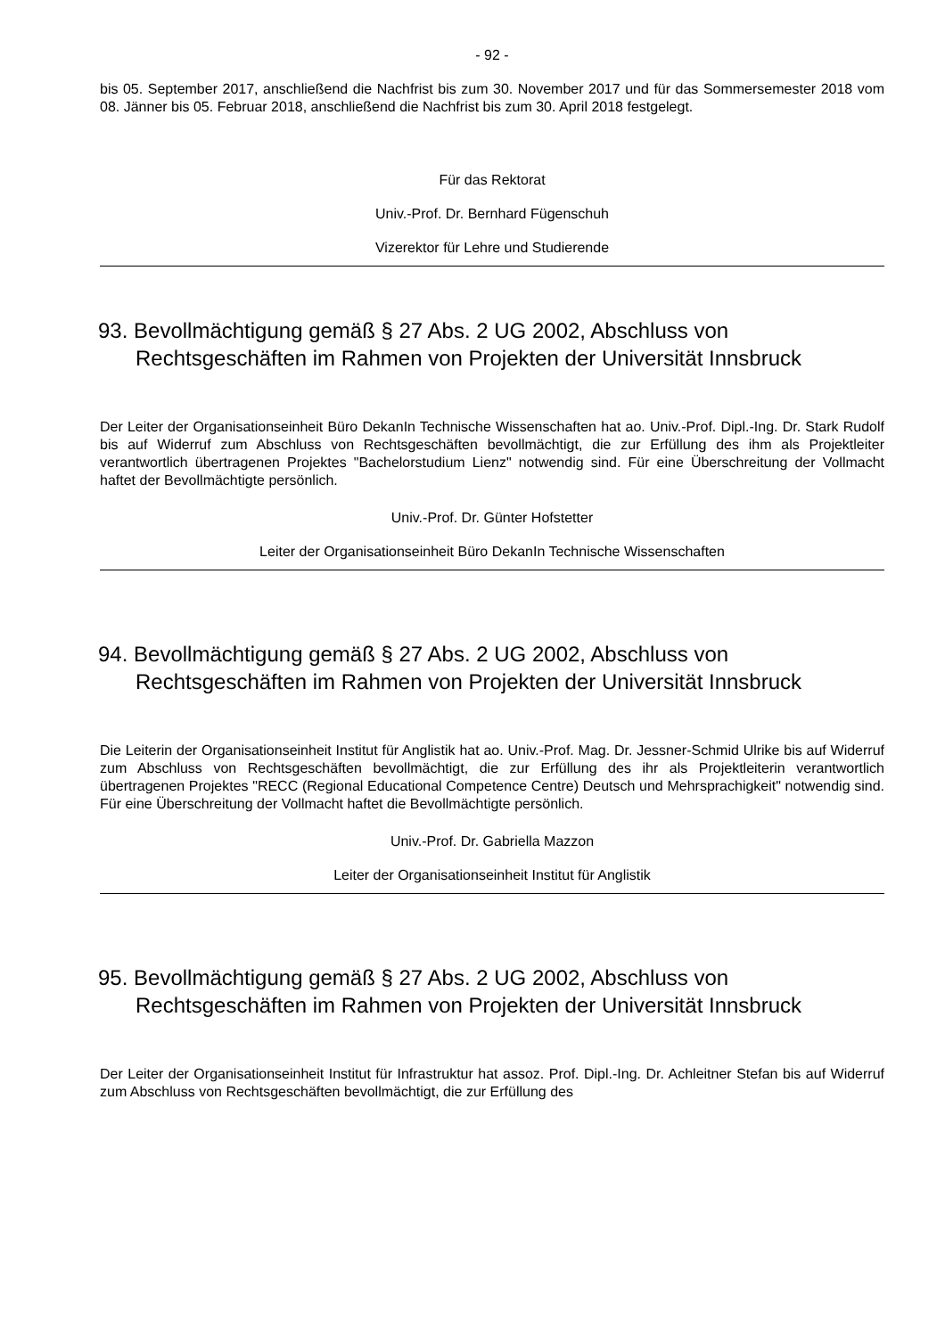- 92 -
bis 05. September 2017, anschließend die Nachfrist bis zum 30. November 2017 und für das Sommersemester 2018 vom 08. Jänner bis 05. Februar 2018, anschließend die Nachfrist bis zum 30. April 2018 festgelegt.
Für das Rektorat
Univ.-Prof. Dr. Bernhard Fügenschuh
Vizerektor für Lehre und Studierende
93. Bevollmächtigung gemäß § 27 Abs. 2 UG 2002, Abschluss von Rechtsgeschäften im Rahmen von Projekten der Universität Innsbruck
Der Leiter der Organisationseinheit Büro DekanIn Technische Wissenschaften hat ao. Univ.-Prof. Dipl.-Ing. Dr. Stark Rudolf bis auf Widerruf zum Abschluss von Rechtsgeschäften bevollmächtigt, die zur Erfüllung des ihm als Projektleiter verantwortlich übertragenen Projektes "Bachelorstudium Lienz" notwendig sind. Für eine Überschreitung der Vollmacht haftet der Bevollmächtigte persönlich.
Univ.-Prof. Dr. Günter Hofstetter
Leiter der Organisationseinheit Büro DekanIn Technische Wissenschaften
94. Bevollmächtigung gemäß § 27 Abs. 2 UG 2002, Abschluss von Rechtsgeschäften im Rahmen von Projekten der Universität Innsbruck
Die Leiterin der Organisationseinheit Institut für Anglistik hat ao. Univ.-Prof. Mag. Dr. Jessner-Schmid Ulrike bis auf Widerruf zum Abschluss von Rechtsgeschäften bevollmächtigt, die zur Erfüllung des ihr als Projektleiterin verantwortlich übertragenen Projektes "RECC (Regional Educational Competence Centre) Deutsch und Mehrsprachigkeit" notwendig sind. Für eine Überschreitung der Vollmacht haftet die Bevollmächtigte persönlich.
Univ.-Prof. Dr. Gabriella Mazzon
Leiter der Organisationseinheit Institut für Anglistik
95. Bevollmächtigung gemäß § 27 Abs. 2 UG 2002, Abschluss von Rechtsgeschäften im Rahmen von Projekten der Universität Innsbruck
Der Leiter der Organisationseinheit Institut für Infrastruktur hat assoz. Prof. Dipl.-Ing. Dr. Achleitner Stefan bis auf Widerruf zum Abschluss von Rechtsgeschäften bevollmächtigt, die zur Erfüllung des